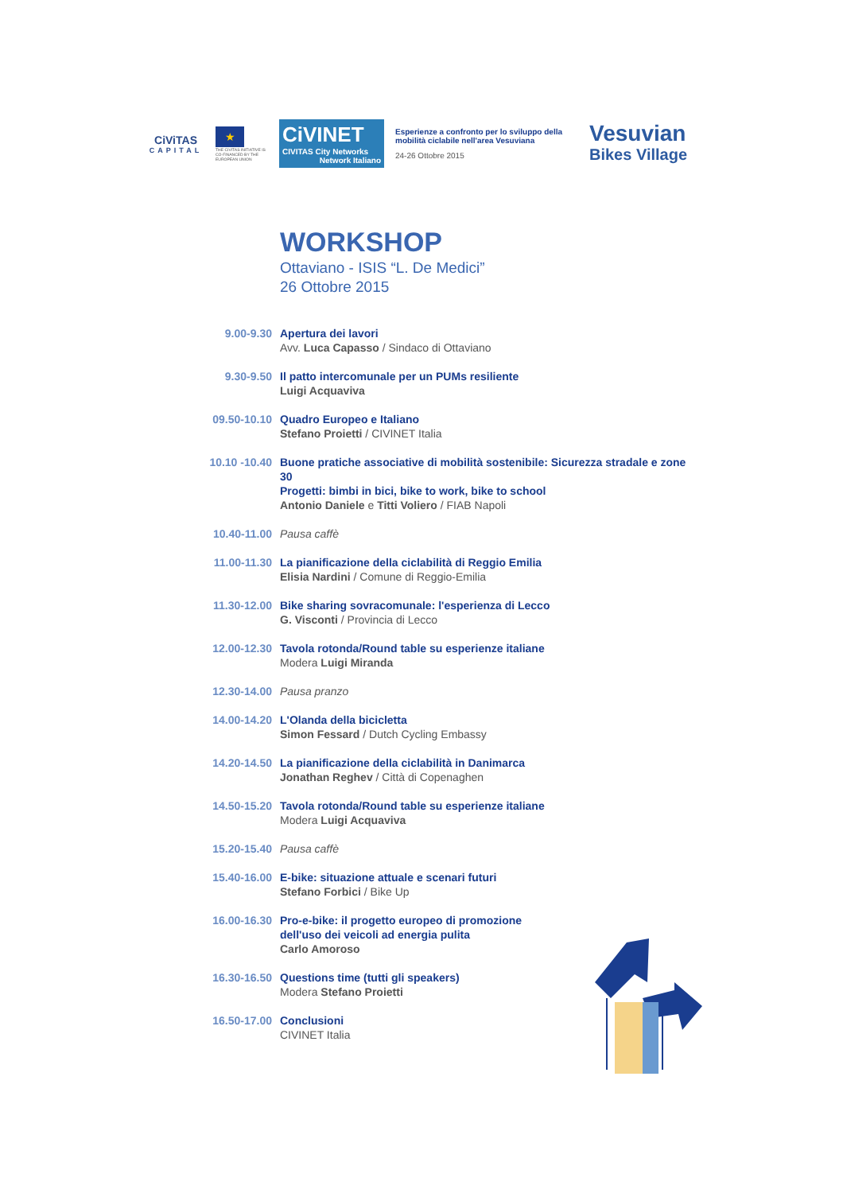CiViTAS
CAPITAL
★
THE CIVITAS INITIATIVE IS CO-FINANCED BY THE EUROPEAN UNION
CiVINET
CIVITAS City Networks
Network Italiano
Esperienze a confronto per lo sviluppo della mobilità ciclabile nell'area Vesuviana
24-26 Ottobre 2015
Vesuvian
Bikes Village
WORKSHOP
Ottaviano - ISIS “L. De Medici”
26 Ottobre 2015
9.00-9.30 Apertura dei lavori
Avv. Luca Capasso / Sindaco di Ottaviano
9.30-9.50 Il patto intercomunale per un PUMs resiliente
Luigi Acquaviva
09.50-10.10 Quadro Europeo e Italiano
Stefano Proietti / CIVINET Italia
10.10 -10.40 Buone pratiche associative di mobilità sostenibile: Sicurezza stradale e zone 30
Progetti: bimbi in bici, bike to work, bike to school
Antonio Daniele e Titti Voliero / FIAB Napoli
10.40-11.00 Pausa caffè
11.00-11.30 La pianificazione della ciclabilità di Reggio Emilia
Elisia Nardini / Comune di Reggio-Emilia
11.30-12.00 Bike sharing sovracomunale: l'esperienza di Lecco
G. Visconti / Provincia di Lecco
12.00-12.30 Tavola rotonda/Round table su esperienze italiane
Modera Luigi Miranda
12.30-14.00 Pausa pranzo
14.00-14.20 L'Olanda della bicicletta
Simon Fessard / Dutch Cycling Embassy
14.20-14.50 La pianificazione della ciclabilità in Danimarca
Jonathan Reghev / Città di Copenaghen
14.50-15.20 Tavola rotonda/Round table su esperienze italiane
Modera Luigi Acquaviva
15.20-15.40 Pausa caffè
15.40-16.00 E-bike: situazione attuale e scenari futuri
Stefano Forbici / Bike Up
16.00-16.30 Pro-e-bike: il progetto europeo di promozione
dell'uso dei veicoli ad energia pulita
Carlo Amoroso
16.30-16.50 Questions time (tutti gli speakers)
Modera Stefano Proietti
16.50-17.00 Conclusioni
CIVINET Italia